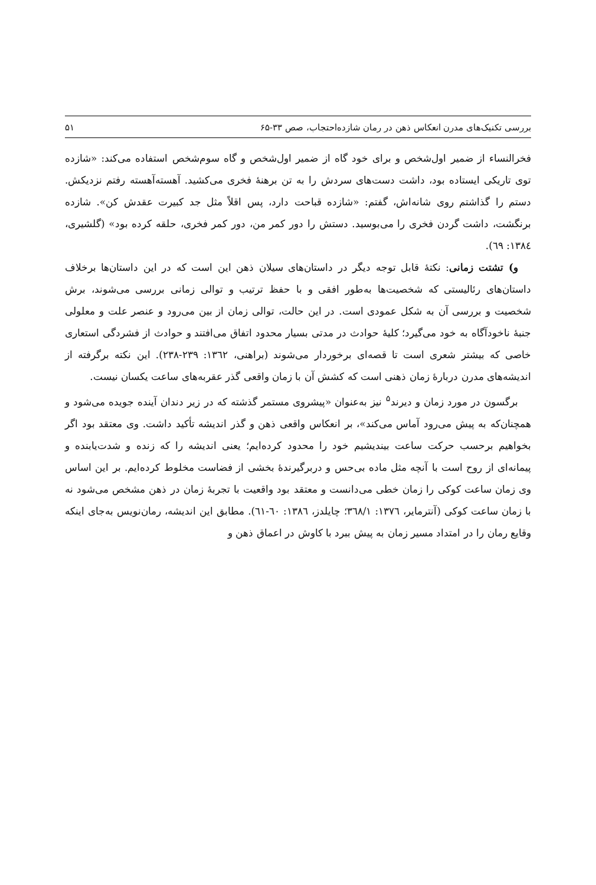بررسی تکنیک‌های مدرن انعکاس ذهن در رمان شازده‌احتجاب، صص ۳۳-۶۵ ۵۱
فخرالنساء از ضمیر اول‌شخص و برای خود گاه از ضمیر اول‌شخص و گاه سوم‌شخص استفاده می‌کند: «شازده توی تاریکی ایستاده بود، داشت دست‌های سردش را به تن برهنهٔ فخری می‌کشید. آهسته‌آهسته رفتم نزدیکش. دستم را گذاشتم روی شانه‌اش، گفتم: «شازده قباحت دارد، پس اقلاً مثل جد کبیرت عقدش کن». شازده برنگشت، داشت گردن فخری را می‌بوسید. دستش را دور کمر من، دور کمر فخری، حلقه کرده بود» (گلشیری، ۱۳۸٤: ٦۹).
و) تشتت زمانی: نکتهٔ قابل توجه دیگر در داستان‌های سیلان ذهن این است که در این داستان‌ها برخلاف داستان‌های رئالیستی که شخصیت‌ها به‌طور افقی و با حفظ ترتیب و توالی زمانی بررسی می‌شوند، برش شخصیت و بررسی آن به شکل عمودی است. در این حالت، توالی زمان از بین می‌رود و عنصر علت و معلولی جنبهٔ ناخودآگاه به خود می‌گیرد؛ کلیهٔ حوادث در مدتی بسیار محدود اتفاق می‌افتند و حوادث از فشردگی استعاری خاصی که بیشتر شعری است تا قصه‌ای برخوردار می‌شوند (براهنی، ۱۳٦۲: ۲۳۹-۲۳۸). این نکته برگرفته از اندیشه‌های مدرن دربارهٔ زمان ذهنی است که کشش آن با زمان واقعی گذر عقربه‌های ساعت یکسان نیست.
برگسون در مورد زمان و دیرند<sup>۵</sup> نیز به‌عنوان «پیشروی مستمر گذشته که در زیر دندان آینده جویده می‌شود و همچنان‌که به پیش می‌رود آماس می‌کند»، بر انعکاس واقعی ذهن و گذر اندیشه تأکید داشت. وی معتقد بود اگر بخواهیم برحسب حرکت ساعت بیندیشیم خود را محدود کرده‌ایم؛ یعنی اندیشه را که زنده و شدت‌یابنده و پیمانه‌ای از روح است با آنچه مثل ماده بی‌حس و دربرگیرندهٔ بخشی از فضاست مخلوط کرده‌ایم. بر این اساس وی زمان ساعت کوکی را زمان خطی می‌دانست و معتقد بود واقعیت با تجربهٔ زمان در ذهن مشخص می‌شود نه با زمان ساعت کوکی (آنترمایر، ۱۳۷٦: ۳٦۸/۱؛ چایلدز، ۱۳۸٦: ٦۰-٦۱). مطابق این اندیشه، رمان‌نویس به‌جای اینکه وقایع رمان را در امتداد مسیر زمان به پیش ببرد با کاوش در اعماق ذهن و